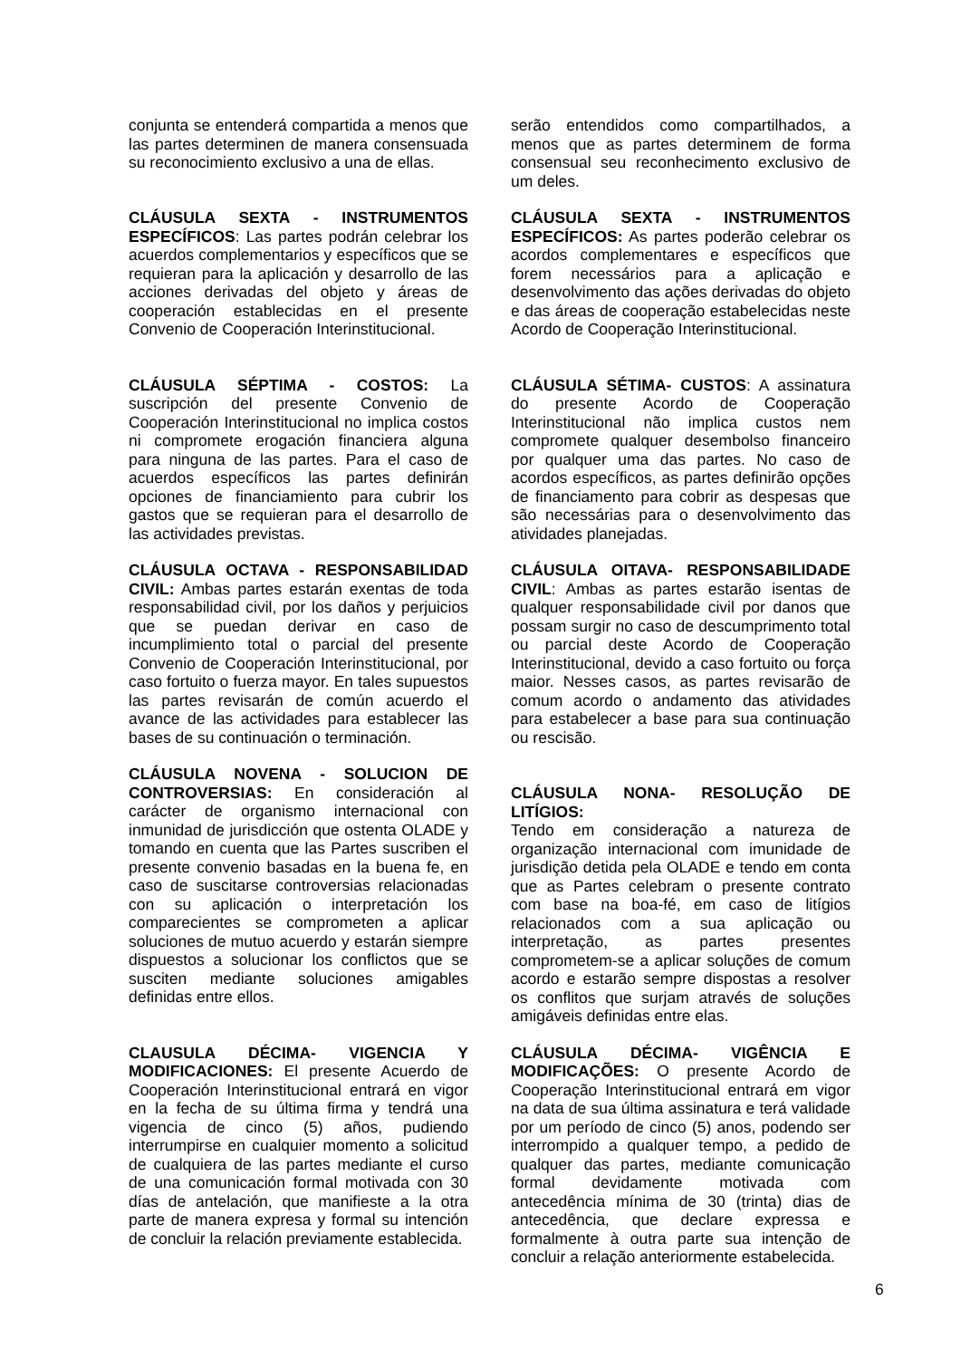conjunta se entenderá compartida a menos que las partes determinen de manera consensuada su reconocimiento exclusivo a una de ellas.
serão entendidos como compartilhados, a menos que as partes determinem de forma consensual seu reconhecimento exclusivo de um deles.
CLÁUSULA SEXTA - INSTRUMENTOS ESPECÍFICOS: Las partes podrán celebrar los acuerdos complementarios y específicos que se requieran para la aplicación y desarrollo de las acciones derivadas del objeto y áreas de cooperación establecidas en el presente Convenio de Cooperación Interinstitucional.
CLÁUSULA SEXTA - INSTRUMENTOS ESPECÍFICOS: As partes poderão celebrar os acordos complementares e específicos que forem necessários para a aplicação e desenvolvimento das ações derivadas do objeto e das áreas de cooperação estabelecidas neste Acordo de Cooperação Interinstitucional.
CLÁUSULA SÉPTIMA - COSTOS: La suscripción del presente Convenio de Cooperación Interinstitucional no implica costos ni compromete erogación financiera alguna para ninguna de las partes. Para el caso de acuerdos específicos las partes definirán opciones de financiamiento para cubrir los gastos que se requieran para el desarrollo de las actividades previstas.
CLÁUSULA SÉTIMA- CUSTOS: A assinatura do presente Acordo de Cooperação Interinstitucional não implica custos nem compromete qualquer desembolso financeiro por qualquer uma das partes. No caso de acordos específicos, as partes definirão opções de financiamento para cobrir as despesas que são necessárias para o desenvolvimento das atividades planejadas.
CLÁUSULA OCTAVA - RESPONSABILIDAD CIVIL: Ambas partes estarán exentas de toda responsabilidad civil, por los daños y perjuicios que se puedan derivar en caso de incumplimiento total o parcial del presente Convenio de Cooperación Interinstitucional, por caso fortuito o fuerza mayor. En tales supuestos las partes revisarán de común acuerdo el avance de las actividades para establecer las bases de su continuación o terminación.
CLÁUSULA OITAVA- RESPONSABILIDADE CIVIL: Ambas as partes estarão isentas de qualquer responsabilidade civil por danos que possam surgir no caso de descumprimento total ou parcial deste Acordo de Cooperação Interinstitucional, devido a caso fortuito ou força maior. Nesses casos, as partes revisarão de comum acordo o andamento das atividades para estabelecer a base para sua continuação ou rescisão.
CLÁUSULA NOVENA - SOLUCION DE CONTROVERSIAS: En consideración al carácter de organismo internacional con inmunidad de jurisdicción que ostenta OLADE y tomando en cuenta que las Partes suscriben el presente convenio basadas en la buena fe, en caso de suscitarse controversias relacionadas con su aplicación o interpretación los comparecientes se comprometen a aplicar soluciones de mutuo acuerdo y estarán siempre dispuestos a solucionar los conflictos que se susciten mediante soluciones amigables definidas entre ellos.
CLÁUSULA NONA- RESOLUÇÃO DE LITÍGIOS:
Tendo em consideração a natureza de organização internacional com imunidade de jurisdição detida pela OLADE e tendo em conta que as Partes celebram o presente contrato com base na boa-fé, em caso de litígios relacionados com a sua aplicação ou interpretação, as partes presentes comprometem-se a aplicar soluções de comum acordo e estarão sempre dispostas a resolver os conflitos que surjam através de soluções amigáveis definidas entre elas.
CLAUSULA DÉCIMA- VIGENCIA Y MODIFICACIONES: El presente Acuerdo de Cooperación Interinstitucional entrará en vigor en la fecha de su última firma y tendrá una vigencia de cinco (5) años, pudiendo interrumpirse en cualquier momento a solicitud de cualquiera de las partes mediante el curso de una comunicación formal motivada con 30 días de antelación, que manifieste a la otra parte de manera expresa y formal su intención de concluir la relación previamente establecida.
CLÁUSULA DÉCIMA- VIGÊNCIA E MODIFICAÇÕES: O presente Acordo de Cooperação Interinstitucional entrará em vigor na data de sua última assinatura e terá validade por um período de cinco (5) anos, podendo ser interrompido a qualquer tempo, a pedido de qualquer das partes, mediante comunicação formal devidamente motivada com antecedência mínima de 30 (trinta) dias de antecedência, que declare expressa e formalmente à outra parte sua intenção de concluir a relação anteriormente estabelecida.
6